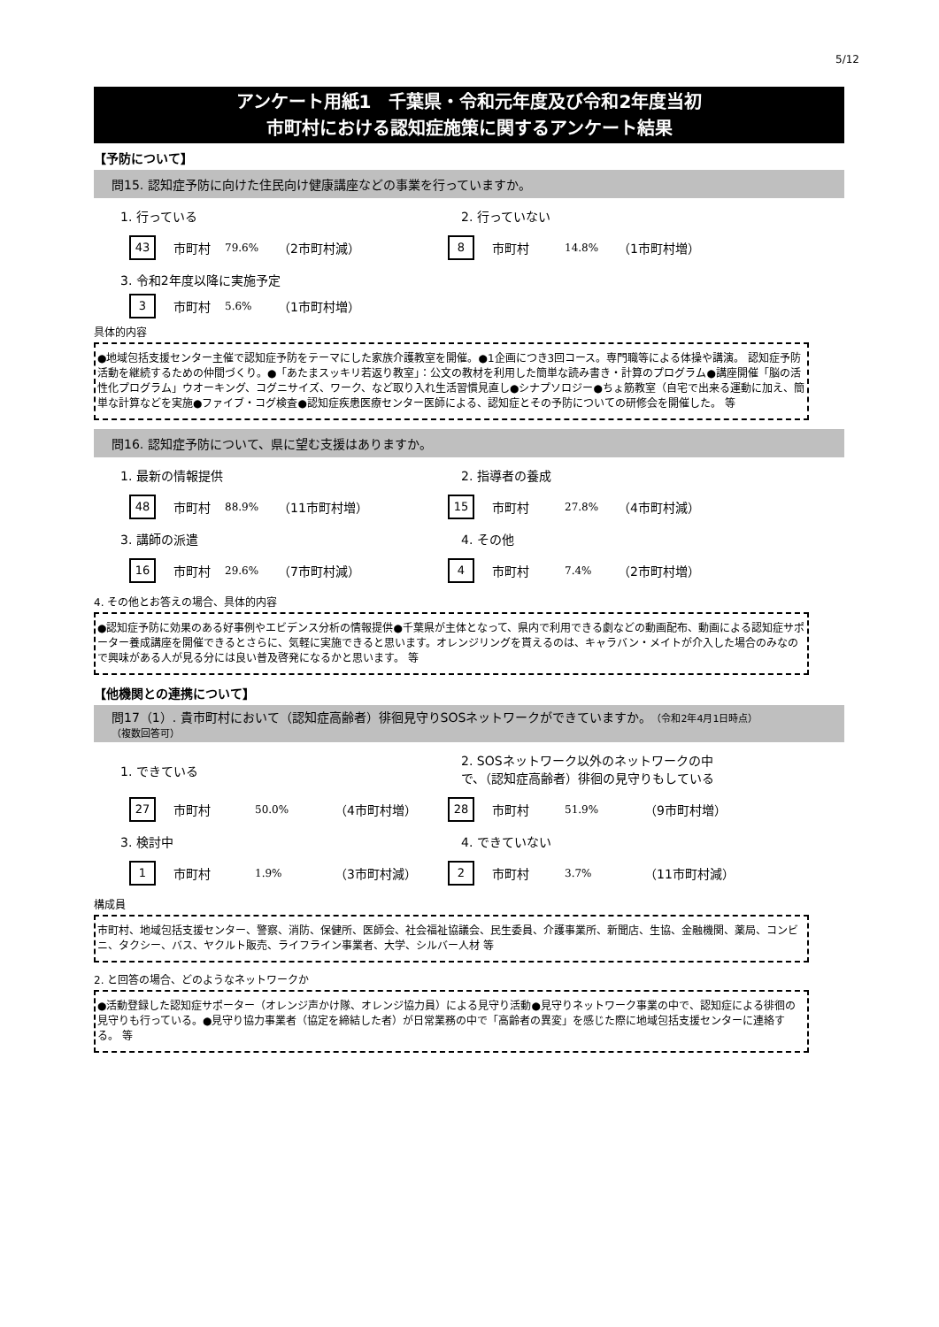5/12
アンケート用紙1　千葉県・令和元年度及び令和2年度当初
市町村における認知症施策に関するアンケート結果
【予防について】
問15. 認知症予防に向けた住民向け健康講座などの事業を行っていますか。
1. 行っている 2. 行っていない
43 市町村 79.6% （2市町村減）
8 市町村 14.8% （1市町村増）
3. 令和2年度以降に実施予定
3 市町村 5.6% （1市町村増）
具体的内容
●地域包括支援センター主催で認知症予防をテーマにした家族介護教室を開催。●1企画につき3回コース。専門職等による体操や講演。 認知症予防活動を継続するための仲間づくり。●「あたまスッキリ若返り教室」：公文の教材を利用した簡単な読み書き・計算のプログラム●講座開催「脳の活性化プログラム」ウオーキング、コグニサイズ、ワーク、など取り入れ生活習慣見直し●シナプソロジー●ちょ筋教室（自宅で出来る運動に加え、簡単な計算などを実施●ファイブ・コグ検査●認知症疾患医療センター医師による、認知症とその予防についての研修会を開催した。 等
問16. 認知症予防について、県に望む支援はありますか。
1. 最新の情報提供 2. 指導者の養成
48 市町村 88.9% （11市町村増）
15 市町村 27.8% （4市町村減）
3. 講師の派遣 4. その他
16 市町村 29.6% （7市町村減）
4 市町村 7.4% （2市町村増）
4. その他とお答えの場合、具体的内容
●認知症予防に効果のある好事例やエビデンス分析の情報提供●千葉県が主体となって、県内で利用できる劇などの動画配布、動画による認知症サポーター養成講座を開催できるとさらに、気軽に実施できると思います。オレンジリングを貰えるのは、キャラバン・メイトが介入した場合のみなので興味がある人が見る分には良い普及啓発になるかと思います。 等
【他機関との連携について】
問17（1）. 貴市町村において（認知症高齢者）徘徊見守りSOSネットワークができていますか。（令和2年4月1日時点）
（複数回答可）
1. できている
2. SOSネットワーク以外のネットワークの中
で、（認知症高齢者）徘徊の見守りもしている
27 市町村 50.0% （4市町村増）
28 市町村 51.9% （9市町村増）
3. 検討中 4. できていない
1 市町村 1.9% （3市町村減）
2 市町村 3.7% （11市町村減）
構成員
市町村、地域包括支援センター、警察、消防、保健所、医師会、社会福祉協議会、民生委員、介護事業所、新聞店、生協、金融機関、薬局、コンビニ、タクシー、バス、ヤクルト販売、ライフライン事業者、大学、シルバー人材 等
2. と回答の場合、どのようなネットワークか
●活動登録した認知症サポーター（オレンジ声かけ隊、オレンジ協力員）による見守り活動●見守りネットワーク事業の中で、認知症による徘徊の見守りも行っている。●見守り協力事業者（協定を締結した者）が日常業務の中で「高齢者の異変」を感じた際に地域包括支援センターに連絡する。 等